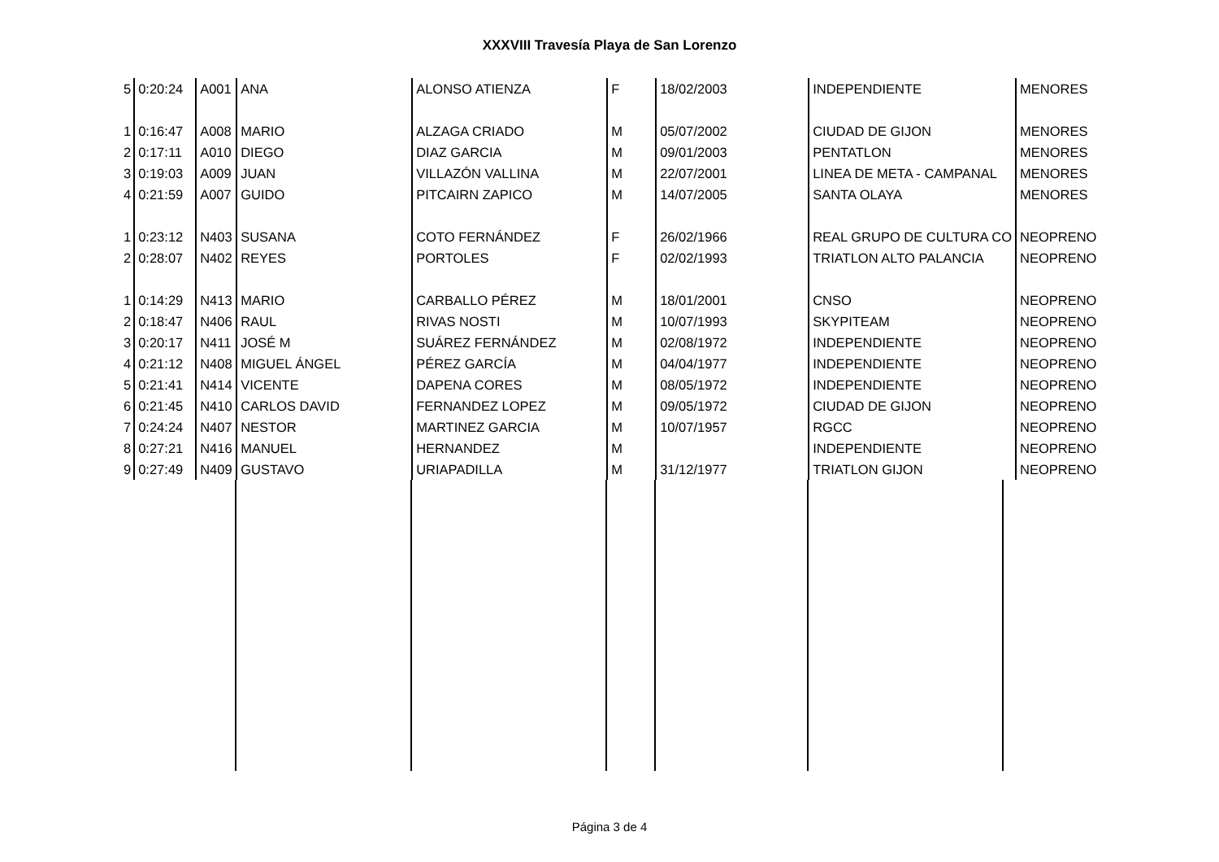XXXVIII Travesía Playa de San Lorenzo
| 5 | 0:20:24 | A001 | ANA | ALONSO ATIENZA | F | 18/02/2003 | INDEPENDIENTE | MENORES |
| 1 | 0:16:47 | A008 | MARIO | ALZAGA CRIADO | M | 05/07/2002 | CIUDAD DE GIJON | MENORES |
| 2 | 0:17:11 | A010 | DIEGO | DIAZ GARCIA | M | 09/01/2003 | PENTATLON | MENORES |
| 3 | 0:19:03 | A009 | JUAN | VILLAZÓN VALLINA | M | 22/07/2001 | LINEA DE META - CAMPANAL | MENORES |
| 4 | 0:21:59 | A007 | GUIDO | PITCAIRN ZAPICO | M | 14/07/2005 | SANTA OLAYA | MENORES |
| 1 | 0:23:12 | N403 | SUSANA | COTO FERNÁNDEZ | F | 26/02/1966 | REAL GRUPO DE CULTURA CO | NEOPRENO |
| 2 | 0:28:07 | N402 | REYES | PORTOLES | F | 02/02/1993 | TRIATLON ALTO PALANCIA | NEOPRENO |
| 1 | 0:14:29 | N413 | MARIO | CARBALLO PÉREZ | M | 18/01/2001 | CNSO | NEOPRENO |
| 2 | 0:18:47 | N406 | RAUL | RIVAS NOSTI | M | 10/07/1993 | SKYPITEAM | NEOPRENO |
| 3 | 0:20:17 | N411 | JOSÉ M | SUÁREZ FERNÁNDEZ | M | 02/08/1972 | INDEPENDIENTE | NEOPRENO |
| 4 | 0:21:12 | N408 | MIGUEL ÁNGEL | PÉREZ GARCÍA | M | 04/04/1977 | INDEPENDIENTE | NEOPRENO |
| 5 | 0:21:41 | N414 | VICENTE | DAPENA CORES | M | 08/05/1972 | INDEPENDIENTE | NEOPRENO |
| 6 | 0:21:45 | N410 | CARLOS DAVID | FERNANDEZ LOPEZ | M | 09/05/1972 | CIUDAD DE GIJON | NEOPRENO |
| 7 | 0:24:24 | N407 | NESTOR | MARTINEZ GARCIA | M | 10/07/1957 | RGCC | NEOPRENO |
| 8 | 0:27:21 | N416 | MANUEL | HERNANDEZ | M | | INDEPENDIENTE | NEOPRENO |
| 9 | 0:27:49 | N409 | GUSTAVO | URIAPADILLA | M | 31/12/1977 | TRIATLON GIJON | NEOPRENO |
Página 3 de 4